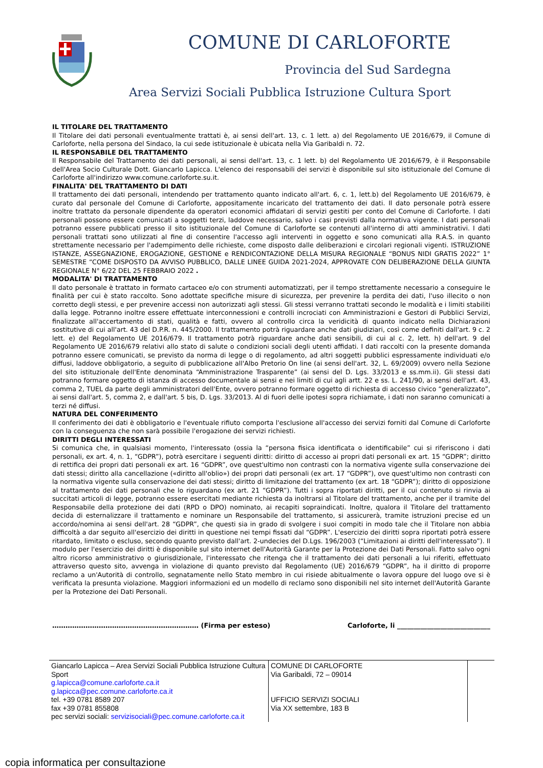COMUNE DI CARLOFORTE
Provincia del Sud Sardegna
Area Servizi Sociali Pubblica Istruzione Cultura Sport
IL TITOLARE DEL TRATTAMENTO
Il Titolare dei dati personali eventualmente trattati è, ai sensi dell'art. 13, c. 1 lett. a) del Regolamento UE 2016/679, il Comune di Carloforte, nella persona del Sindaco, la cui sede istituzionale è ubicata nella Via Garibaldi n. 72.
IL RESPONSABILE DEL TRATTAMENTO
Il Responsabile del Trattamento dei dati personali, ai sensi dell'art. 13, c. 1 lett. b) del Regolamento UE 2016/679, è il Responsabile dell'Area Socio Culturale Dott. Giancarlo Lapicca. L'elenco dei responsabili dei servizi è disponibile sul sito istituzionale del Comune di Carloforte all'indirizzo www.comune.carloforte.su.it.
FINALITA' DEL TRATTAMENTO DI DATI
Il trattamento dei dati personali, intendendo per trattamento quanto indicato all'art. 6, c. 1, lett.b) del Regolamento UE 2016/679, è curato dal personale del Comune di Carloforte, appositamente incaricato del trattamento dei dati. Il dato personale potrà essere inoltre trattato da personale dipendente da operatori economici affidatari di servizi gestiti per conto del Comune di Carloforte. I dati personali possono essere comunicati a soggetti terzi, laddove necessario, salvo i casi previsti dalla normativa vigente. I dati personali potranno essere pubblicati presso il sito istituzionale del Comune di Carloforte se contenuti all'interno di atti amministrativi. I dati personali trattati sono utilizzati al fine di consentire l'accesso agli interventi in oggetto e sono comunicati alla R.A.S. in quanto strettamente necessario per l'adempimento delle richieste, come disposto dalle deliberazioni e circolari regionali vigenti. ISTRUZIONE ISTANZE, ASSEGNAZIONE, EROGAZIONE, GESTIONE e RENDICONTAZIONE DELLA MISURA REGIONALE “BONUS NIDI GRATIS 2022” 1° SEMESTRE “COME DISPOSTO DA AVVISO PUBBLICO, DALLE LINEE GUIDA 2021-2024, APPROVATE CON DELIBERAZIONE DELLA GIUNTA REGIONALE N° 6/22 DEL 25 FEBBRAIO 2022 .
MODALITA' DI TRATTAMENTO
Il dato personale è trattato in formato cartaceo e/o con strumenti automatizzati, per il tempo strettamente necessario a conseguire le finalità per cui è stato raccolto. Sono adottate specifiche misure di sicurezza, per prevenire la perdita dei dati, l'uso illecito o non corretto degli stessi, e per prevenire accessi non autorizzati agli stessi. Gli stessi verranno trattati secondo le modalità e i limiti stabiliti dalla legge. Potranno inoltre essere effettuate interconnessioni e controlli incrociati con Amministrazioni e Gestori di Pubblici Servizi, finalizzate all'accertamento di stati, qualità e fatti, ovvero al controllo circa la veridicità di quanto indicato nella Dichiarazioni sostitutive di cui all'art. 43 del D.P.R. n. 445/2000. Il trattamento potrà riguardare anche dati giudiziari, così come definiti dall'art. 9 c. 2 lett. e) del Regolamento UE 2016/679. Il trattamento potrà riguardare anche dati sensibili, di cui al c. 2, lett. h) dell'art. 9 del Regolamento UE 2016/679 relativi allo stato di salute o condizioni sociali degli utenti affidati. I dati raccolti con la presente domanda potranno essere comunicati, se previsto da norma di legge o di regolamento, ad altri soggetti pubblici espressamente individuati e/o diffusi, laddove obbligatorio, a seguito di pubblicazione all'Albo Pretorio On line (ai sensi dell'art. 32, L. 69/2009) ovvero nella Sezione del sito istituzionale dell'Ente denominata “Amministrazione Trasparente” (ai sensi del D. Lgs. 33/2013 e ss.mm.ii). Gli stessi dati potranno formare oggetto di istanza di accesso documentale ai sensi e nei limiti di cui agli artt. 22 e ss. L. 241/90, ai sensi dell'art. 43, comma 2, TUEL da parte degli amministratori dell'Ente, ovvero potranno formare oggetto di richiesta di accesso civico “generalizzato”, ai sensi dall'art. 5, comma 2, e dall'art. 5 bis, D. Lgs. 33/2013. Al di fuori delle ipotesi sopra richiamate, i dati non saranno comunicati a terzi né diffusi.
NATURA DEL CONFERIMENTO
Il conferimento dei dati è obbligatorio e l'eventuale rifiuto comporta l'esclusione all'accesso dei servizi forniti dal Comune di Carloforte con la conseguenza che non sarà possibile l'erogazione dei servizi richiesti.
DIRITTI DEGLI INTERESSATI
Si comunica che, in qualsiasi momento, l'interessato (ossia la “persona fisica identificata o identificabile” cui si riferiscono i dati personali, ex art. 4, n. 1, “GDPR”), potrà esercitare i seguenti diritti: diritto di accesso ai propri dati personali ex art. 15 “GDPR”; diritto di rettifica dei propri dati personali ex art. 16 “GDPR”, ove quest'ultimo non contrasti con la normativa vigente sulla conservazione dei dati stessi; diritto alla cancellazione («diritto all'oblio») dei propri dati personali (ex art. 17 “GDPR”), ove quest'ultimo non contrasti con la normativa vigente sulla conservazione dei dati stessi; diritto di limitazione del trattamento (ex art. 18 “GDPR”); diritto di opposizione al trattamento dei dati personali che lo riguardano (ex art. 21 “GDPR”). Tutti i sopra riportati diritti, per il cui contenuto si rinvia ai succitati articoli di legge, potranno essere esercitati mediante richiesta da inoltrarsi al Titolare del trattamento, anche per il tramite del Responsabile della protezione dei dati (RPD o DPO) nominato, ai recapiti sopraindicati. Inoltre, qualora il Titolare del trattamento decida di esternalizzare il trattamento e nominare un Responsabile del trattamento, si assicurerà, tramite istruzioni precise ed un accordo/nomina ai sensi dell'art. 28 “GDPR”, che questi sia in grado di svolgere i suoi compiti in modo tale che il Titolare non abbia difficoltà a dar seguito all'esercizio dei diritti in questione nei tempi fissati dal “GDPR”. L'esercizio dei diritti sopra riportati potrà essere ritardato, limitato o escluso, secondo quanto previsto dall'art. 2-undecies del D.Lgs. 196/2003 (“Limitazioni ai diritti dell'interessato”). Il modulo per l'esercizio dei diritti è disponibile sul sito internet dell'Autorità Garante per la Protezione dei Dati Personali. Fatto salvo ogni altro ricorso amministrativo o giurisdizionale, l'interessato che ritenga che il trattamento dei dati personali a lui riferiti, effettuato attraverso questo sito, avvenga in violazione di quanto previsto dal Regolamento (UE) 2016/679 “GDPR”, ha il diritto di proporre reclamo a un'Autorità di controllo, segnatamente nello Stato membro in cui risiede abitualmente o lavora oppure del luogo ove si è verificata la presunta violazione. Maggiori informazioni ed un modello di reclamo sono disponibili nel sito internet dell'Autorità Garante per la Protezione dei Dati Personali.
………………………………………………………… (Firma per esteso) Carloforte, li ____________________________
| Giancarlo Lapicca – Area Servizi Sociali Pubblica Istruzione Cultura Sport g.lapicca@comune.carloforte.ca.it g.lapicca@pec.comune.carloforte.ca.it tel. +39 0781 8589 207 fax +39 0781 855808 pec servizi sociali: servizisociali@pec.comune.carloforte.ca.it | COMUNE DI CARLOFORTE Via Garibaldi, 72 – 09014 UFFICIO SERVIZI SOCIALI Via XX settembre, 183 B | |
copia informatica per consultazione